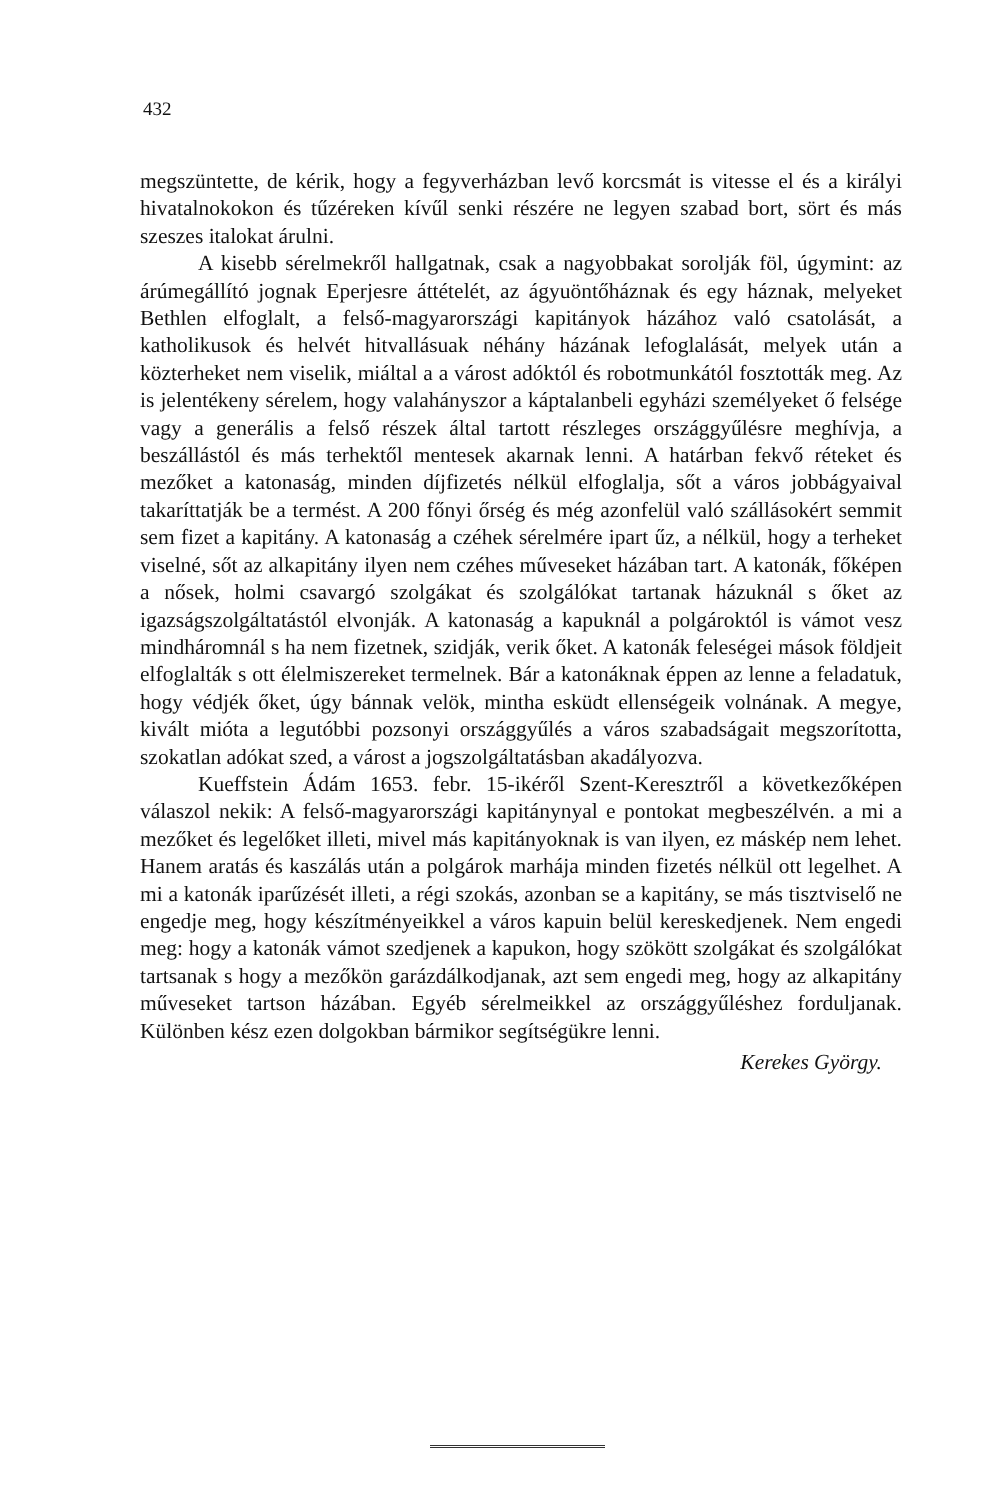432
megszüntette, de kérik, hogy a fegyverházban levő korcsmát is vitesse el és a királyi hivatalnokokon és tűzéreken kívűl senki részére ne legyen szabad bort, sört és más szeszes italokat árulni.
A kisebb sérelmekről hallgatnak, csak a nagyobbakat sorolják föl, úgymint: az árúmegállító jognak Eperjesre áttételét, az ágyuöntőháznak és egy háznak, melyeket Bethlen elfoglalt, a felső-magyarországi kapitányok házához való csatolását, a katholikusok és helvét hitvallásuak néhány házának lefoglalását, melyek után a közterheket nem viselik, miáltal a a várost adóktól és robotmunkától fosztották meg. Az is jelentékeny sérelem, hogy valahányszor a káptalanbeli egyházi személyeket ő felsége vagy a generális a felső részek által tartott részleges országgyűlésre meghívja, a beszállástól és más terhektől mentesek akarnak lenni. A határban fekvő réteket és mezőket a katonaság, minden díjfizetés nélkül elfoglalja, sőt a város jobbágyaival takaríttatják be a termést. A 200 főnyi őrség és még azonfelül való szállásokért semmit sem fizet a kapitány. A katonaság a czéhek sérelmére ipart űz, a nélkül, hogy a terheket viselné, sőt az alkapitány ilyen nem czéhes műveseket házában tart. A katonák, főképen a nősek, holmi csavargó szolgákat és szolgálókat tartanak házuknál s őket az igazságszolgáltatástól elvonják. A katonaság a kapuknál a polgároktól is vámot vesz mindháromnál s ha nem fizetnek, szidják, verik őket. A katonák feleségei mások földjeit elfoglalták s ott élelmiszereket termelnek. Bár a katonáknak éppen az lenne a feladatuk, hogy védjék őket, úgy bánnak velök, mintha esküdt ellenségeik volnának. A megye, kivált mióta a legutóbbi pozsonyi országgyűlés a város szabadságait megszorította, szokatlan adókat szed, a várost a jogszolgáltatásban akadályozva.
Kueffstein Ádám 1653. febr. 15-ikéről Szent-Keresztről a következőképen válaszol nekik: A felső-magyarországi kapitánynyal e pontokat megbeszélvén. a mi a mezőket és legelőket illeti, mivel más kapitányoknak is van ilyen, ez máskép nem lehet. Hanem aratás és kaszálás után a polgárok marhája minden fizetés nélkül ott legelhet. A mi a katonák iparűzését illeti, a régi szokás, azonban se a kapitány, se más tisztviselő ne engedje meg, hogy készítményeikkel a város kapuin belül kereskedjenek. Nem engedi meg: hogy a katonák vámot szedjenek a kapukon, hogy szökött szolgákat és szolgálókat tartsanak s hogy a mezőkön garázdálkodjanak, azt sem engedi meg, hogy az alkapitány műveseket tartson házában. Egyéb sérelmeikkel az országgyűléshez forduljanak. Különben kész ezen dolgokban bármikor segítségükre lenni.
Kerekes György.